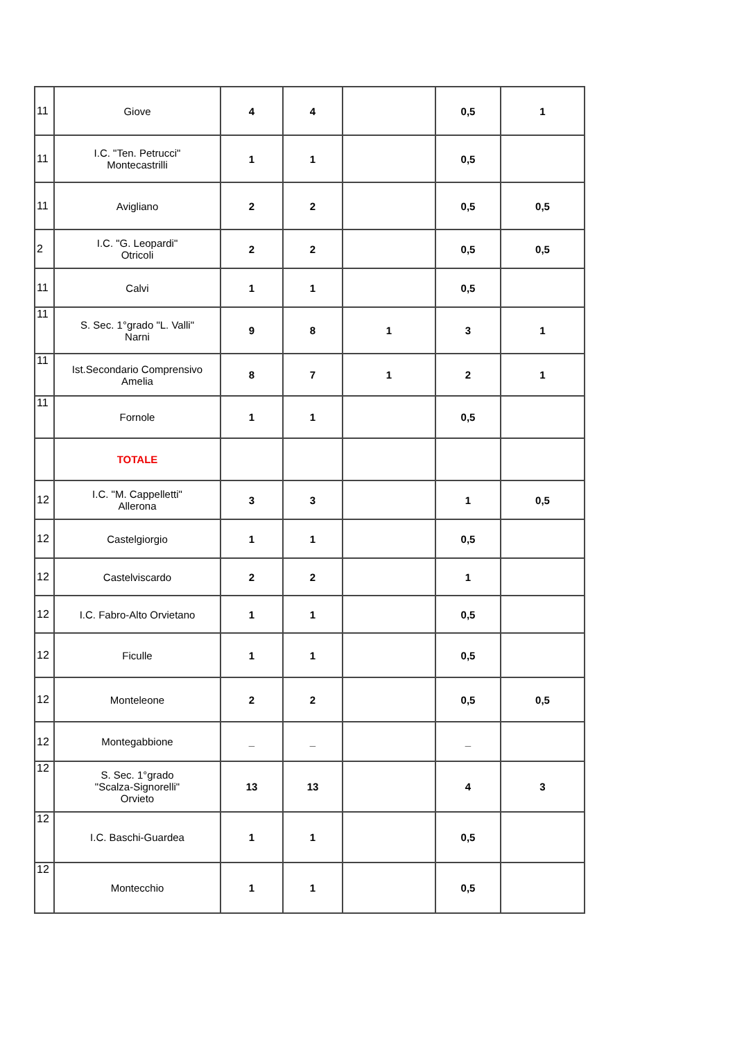| 11 | Giove | 4 | 4 | | 0,5 | 1 |
| 11 | I.C. "Ten. Petrucci" Montecastrilli | 1 | 1 | | 0,5 | |
| 11 | Avigliano | 2 | 2 | | 0,5 | 0,5 |
| 2 | I.C. "G. Leopardi" Otricoli | 2 | 2 | | 0,5 | 0,5 |
| 11 | Calvi | 1 | 1 | | 0,5 | |
| 11 | S. Sec. 1°grado "L. Valli" Narni | 9 | 8 | 1 | 3 | 1 |
| 11 | Ist.Secondario Comprensivo Amelia | 8 | 7 | 1 | 2 | 1 |
| 11 | Fornole | 1 | 1 | | 0,5 | |
| | TOTALE | | | | | |
| 12 | I.C. "M. Cappelletti" Allerona | 3 | 3 | | 1 | 0,5 |
| 12 | Castelgiorgio | 1 | 1 | | 0,5 | |
| 12 | Castelviscardo | 2 | 2 | | 1 | |
| 12 | I.C. Fabro-Alto Orvietano | 1 | 1 | | 0,5 | |
| 12 | Ficulle | 1 | 1 | | 0,5 | |
| 12 | Monteleone | 2 | 2 | | 0,5 | 0,5 |
| 12 | Montegabbione | _ | _ | | _ | |
| 12 | S. Sec. 1°grado "Scalza-Signorelli" Orvieto | 13 | 13 | | 4 | 3 |
| 12 | I.C. Baschi-Guardea | 1 | 1 | | 0,5 | |
| 12 | Montecchio | 1 | 1 | | 0,5 | |